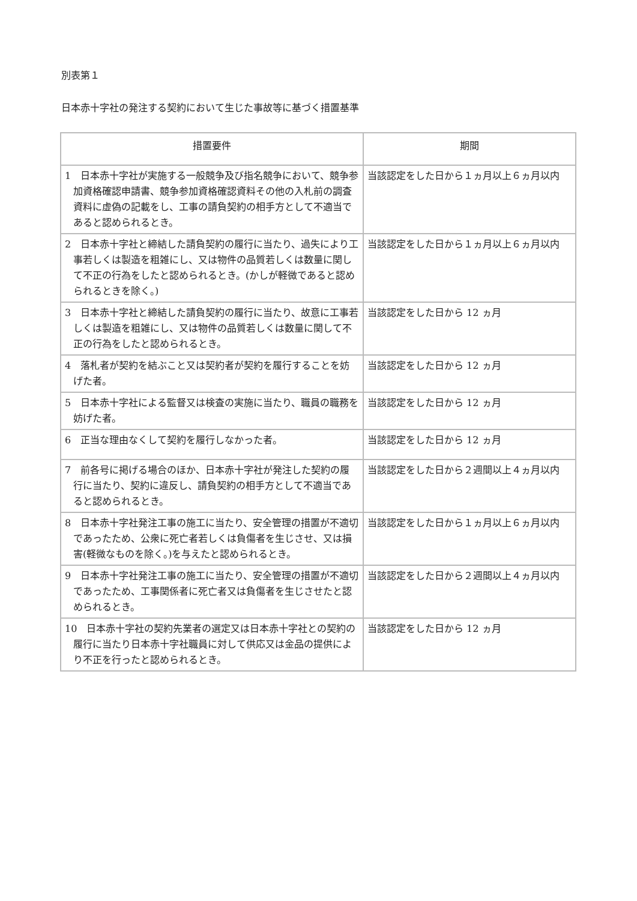別表第１
日本赤十字社の発注する契約において生じた事故等に基づく措置基準
| 措置要件 | 期間 |
| --- | --- |
| 1 日本赤十字社が実施する一般競争及び指名競争において、競争参加資格確認申請書、競争参加資格確認資料その他の入札前の調査資料に虚偽の記載をし、工事の請負契約の相手方として不適当であると認められるとき。 | 当該認定をした日から１ヵ月以上６ヵ月以内 |
| 2 日本赤十字社と締結した請負契約の履行に当たり、過失により工事若しくは製造を粗雑にし、又は物件の品質若しくは数量に関して不正の行為をしたと認められるとき。(かしが軽微であると認められるときを除く。) | 当該認定をした日から１ヵ月以上６ヵ月以内 |
| 3 日本赤十字社と締結した請負契約の履行に当たり、故意に工事若しくは製造を粗雑にし、又は物件の品質若しくは数量に関して不正の行為をしたと認められるとき。 | 当該認定をした日から 12 ヵ月 |
| 4 落札者が契約を結ぶこと又は契約者が契約を履行することを妨げた者。 | 当該認定をした日から 12 ヵ月 |
| 5 日本赤十字社による監督又は検査の実施に当たり、職員の職務を妨げた者。 | 当該認定をした日から 12 ヵ月 |
| 6 正当な理由なくして契約を履行しなかった者。 | 当該認定をした日から 12 ヵ月 |
| 7 前各号に掲げる場合のほか、日本赤十字社が発注した契約の履行に当たり、契約に違反し、請負契約の相手方として不適当であると認められるとき。 | 当該認定をした日から２週間以上４ヵ月以内 |
| 8 日本赤十字社発注工事の施工に当たり、安全管理の措置が不適切であったため、公衆に死亡者若しくは負傷者を生じさせ、又は損害(軽微なものを除く。)を与えたと認められるとき。 | 当該認定をした日から１ヵ月以上６ヵ月以内 |
| 9 日本赤十字社発注工事の施工に当たり、安全管理の措置が不適切であったため、工事関係者に死亡者又は負傷者を生じさせたと認められるとき。 | 当該認定をした日から２週間以上４ヵ月以内 |
| 10 日本赤十字社の契約先業者の選定又は日本赤十字社との契約の履行に当たり日本赤十字社職員に対して供応又は金品の提供により不正を行ったと認められるとき。 | 当該認定をした日から 12 ヵ月 |